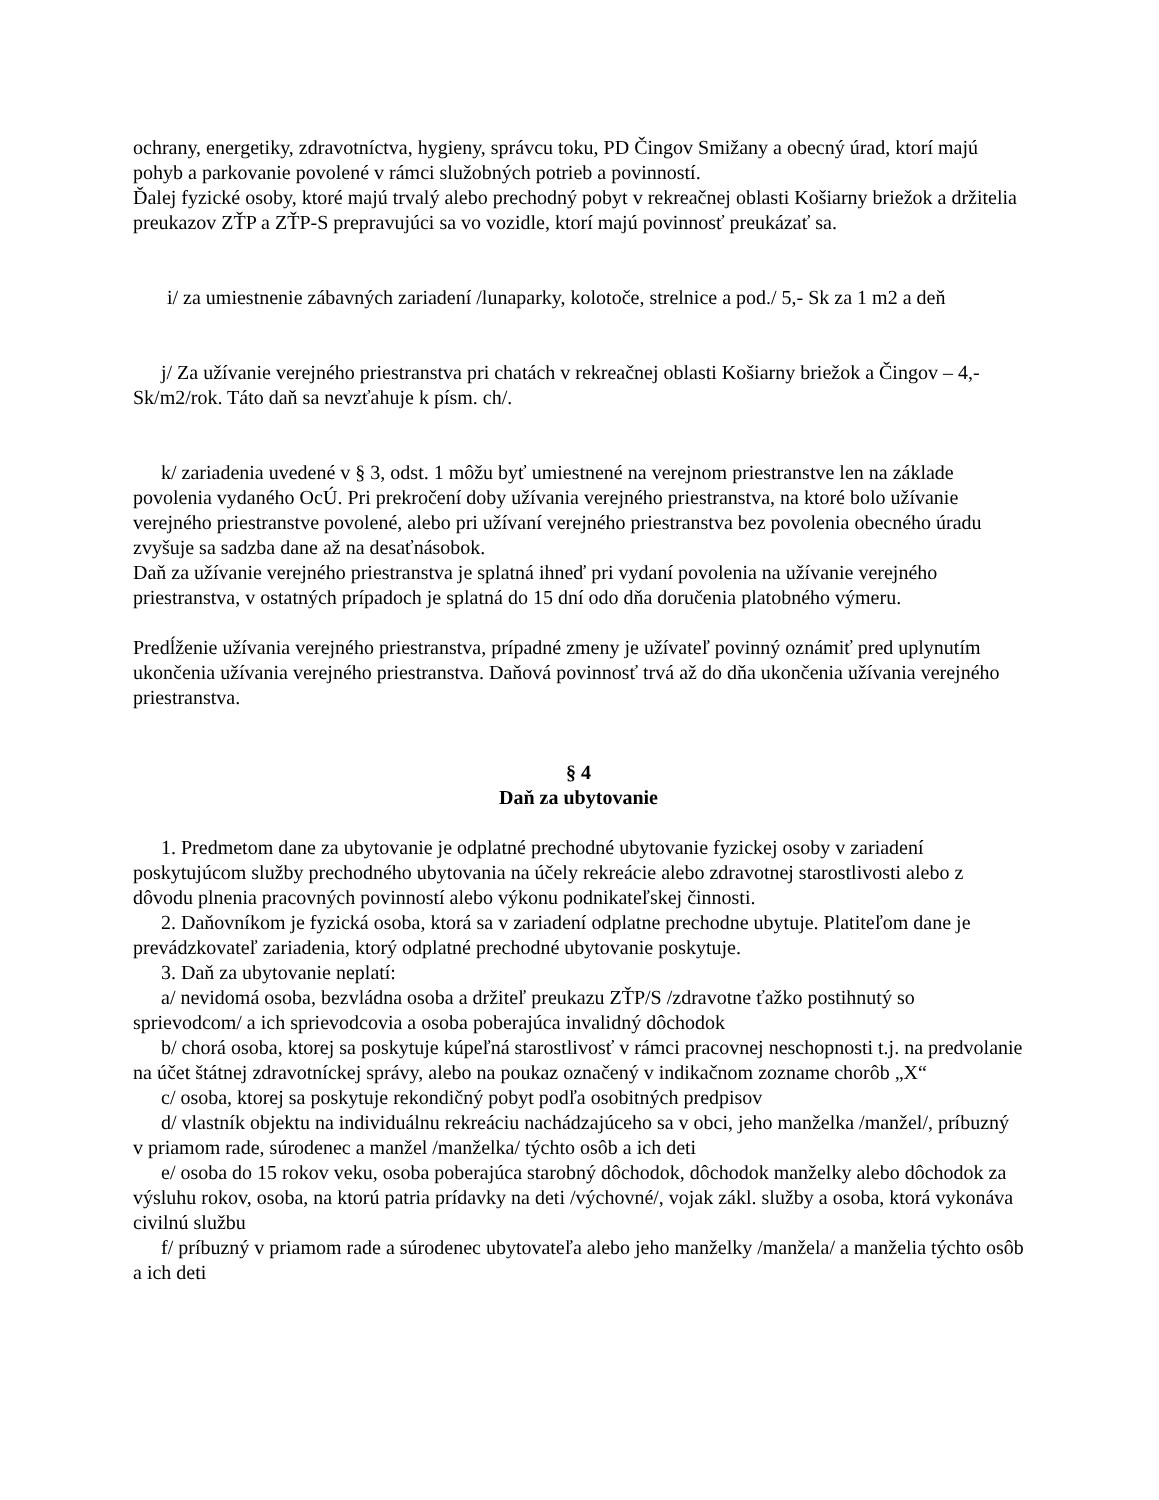ochrany, energetiky, zdravotníctva, hygieny, správcu toku, PD Čingov Smižany a obecný úrad, ktorí majú pohyb a parkovanie povolené v rámci služobných potrieb a povinností.
Ďalej fyzické osoby, ktoré majú trvalý alebo prechodný pobyt v rekreačnej oblasti Košiarny briežok a držitelia preukazov ZŤP a ZŤP-S prepravujúci sa vo vozidle, ktorí majú povinnosť preukázať sa.
i/ za umiestnenie zábavných zariadení /lunaparky, kolotoče, strelnice a pod./ 5,- Sk za 1 m2 a deň
j/ Za užívanie verejného priestranstva pri chatách v rekreačnej oblasti Košiarny briežok a Čingov – 4,- Sk/m2/rok. Táto daň sa nevzťahuje k písm. ch/.
k/ zariadenia uvedené v § 3, odst. 1 môžu byť umiestnené na verejnom priestranstve len na základe povolenia vydaného OcÚ. Pri prekročení doby užívania verejného priestranstva, na ktoré bolo užívanie verejného priestranstve povolené, alebo pri užívaní verejného priestranstva bez povolenia obecného úradu zvyšuje sa sadzba dane až na desaťnásobok.
Daň za užívanie verejného priestranstva je splatná ihneď pri vydaní povolenia na užívanie verejného priestranstva, v ostatných prípadoch je splatná do 15 dní odo dňa doručenia platobného výmeru.
Predĺženie užívania verejného priestranstva, prípadné zmeny je užívateľ povinný oznámiť pred uplynutím ukončenia užívania verejného priestranstva. Daňová povinnosť trvá až do dňa ukončenia užívania verejného priestranstva.
§ 4
Daň za ubytovanie
1. Predmetom dane za ubytovanie je odplatné prechodné ubytovanie fyzickej osoby v zariadení poskytujúcom služby prechodného ubytovania na účely rekreácie alebo zdravotnej starostlivosti alebo z dôvodu plnenia pracovných povinností alebo výkonu podnikateľskej činnosti.
2. Daňovníkom je fyzická osoba, ktorá sa v zariadení odplatne prechodne ubytuje. Platiteľom dane je prevádzkovateľ zariadenia, ktorý odplatné prechodné ubytovanie poskytuje.
3. Daň za ubytovanie neplatí:
a/ nevidomá osoba, bezvládna osoba a držiteľ preukazu ZŤP/S /zdravotne ťažko postihnutý so sprievodcom/ a ich sprievodcovia a osoba poberajúca invalidný dôchodok
b/ chorá osoba, ktorej sa poskytuje kúpeľná starostlivosť v rámci pracovnej neschopnosti t.j. na predvolanie na účet štátnej zdravotníckej správy, alebo na poukaz označený v indikačnom zozname chorôb „X“
c/ osoba, ktorej sa poskytuje rekondičný pobyt podľa osobitných predpisov
d/ vlastník objektu na individuálnu rekreáciu nachádzajúceho sa v obci, jeho manželka /manžel/, príbuzný v priamom rade, súrodenec a manžel /manželka/ týchto osôb a ich deti
e/ osoba do 15 rokov veku, osoba poberajúca starobný dôchodok, dôchodok manželky alebo dôchodok za výsluhu rokov, osoba, na ktorú patria prídavky na deti /výchovné/, vojak zákl. služby a osoba, ktorá vykonáva civilnú službu
f/ príbuzný v priamom rade a súrodenec ubytovateľa alebo jeho manželky /manžela/ a manželia týchto osôb a ich deti